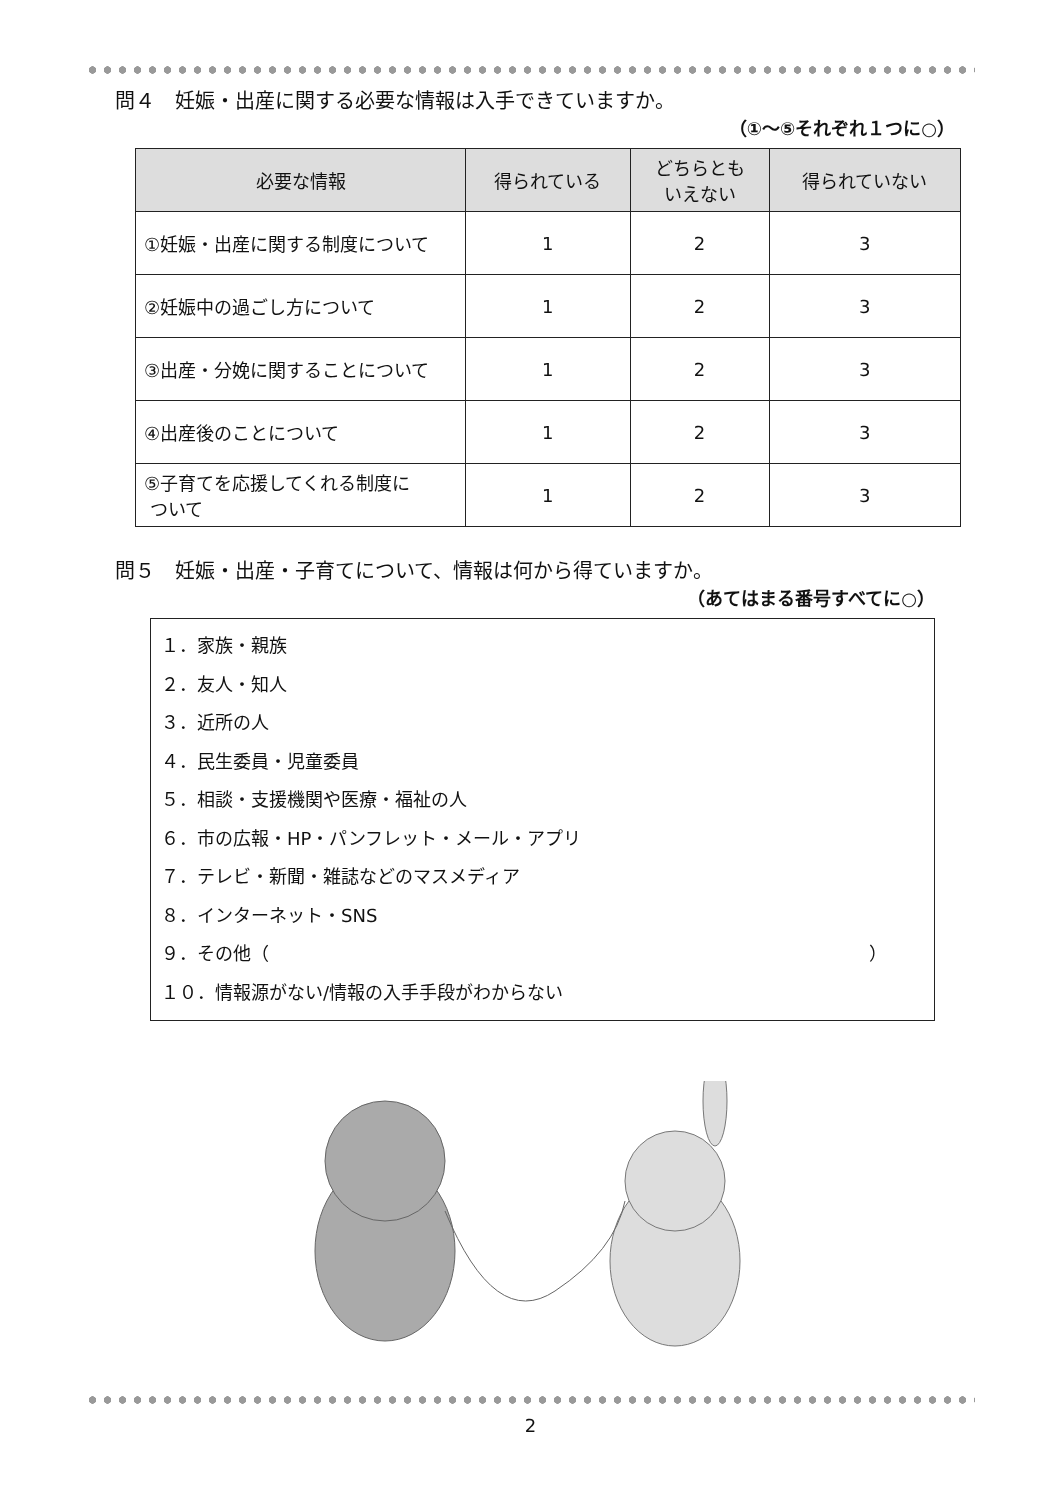問４　妊娠・出産に関する必要な情報は入手できていますか。
（①～⑤それぞれ１つに○）
| 必要な情報 | 得られている | どちらとも いえない | 得られていない |
| --- | --- | --- | --- |
| ①妊娠・出産に関する制度について | 1 | 2 | 3 |
| ②妊娠中の過ごし方について | 1 | 2 | 3 |
| ③出産・分娩に関することについて | 1 | 2 | 3 |
| ④出産後のことについて | 1 | 2 | 3 |
| ⑤子育てを応援してくれる制度に ついて | 1 | 2 | 3 |
問５　妊娠・出産・子育てについて、情報は何から得ていますか。
（あてはまる番号すべてに○）
１．家族・親族
２．友人・知人
３．近所の人
４．民生委員・児童委員
５．相談・支援機関や医療・福祉の人
６．市の広報・HP・パンフレット・メール・アプリ
７．テレビ・新聞・雑誌などのマスメディア
８．インターネット・SNS
９．その他（ ）
１０．情報源がない/情報の入手手段がわからない
2